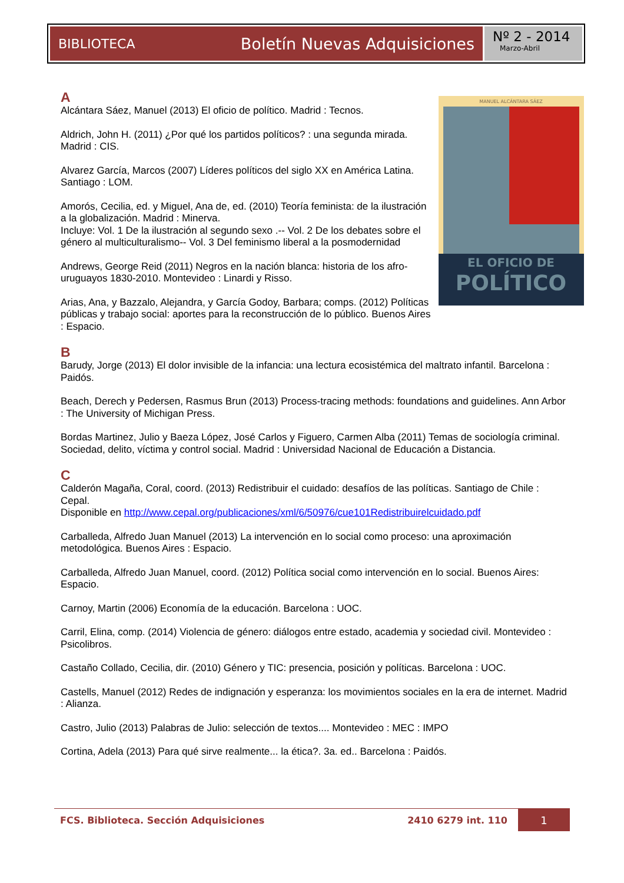BIBLIOTECA Boletín Nuevas Adquisiciones
Nº 2 - 2014
Marzo-Abril
MANUEL ALCÁNTARA SÁEZ
EL OFICIO DE
POLÍTICO
A
Alcántara Sáez, Manuel (2013) El oficio de político. Madrid : Tecnos.
Aldrich, John H. (2011) ¿Por qué los partidos políticos? : una segunda mirada. Madrid : CIS.
Alvarez García, Marcos (2007) Líderes políticos del siglo XX en América Latina. Santiago : LOM.
Amorós, Cecilia, ed. y Miguel, Ana de, ed. (2010) Teoría feminista: de la ilustración a la globalización. Madrid : Minerva.
Incluye: Vol. 1 De la ilustración al segundo sexo .-- Vol. 2 De los debates sobre el género al multiculturalismo-- Vol. 3 Del feminismo liberal a la posmodernidad
Andrews, George Reid (2011) Negros en la nación blanca: historia de los afro-uruguayos 1830-2010. Montevideo : Linardi y Risso.
Arias, Ana, y Bazzalo, Alejandra, y García Godoy, Barbara; comps. (2012) Políticas públicas y trabajo social: aportes para la reconstrucción de lo público. Buenos Aires : Espacio.
B
Barudy, Jorge (2013) El dolor invisible de la infancia: una lectura ecosistémica del maltrato infantil. Barcelona : Paidós.
Beach, Derech y Pedersen, Rasmus Brun (2013) Process-tracing methods: foundations and guidelines. Ann Arbor : The University of Michigan Press.
Bordas Martinez, Julio y Baeza López, José Carlos y Figuero, Carmen Alba (2011) Temas de sociología criminal. Sociedad, delito, víctima y control social. Madrid : Universidad Nacional de Educación a Distancia.
C
Calderón Magaña, Coral, coord. (2013) Redistribuir el cuidado: desafíos de las políticas. Santiago de Chile : Cepal.
Disponible en http://www.cepal.org/publicaciones/xml/6/50976/cue101Redistribuirelcuidado.pdf
Carballeda, Alfredo Juan Manuel (2013) La intervención en lo social como proceso: una aproximación metodológica. Buenos Aires : Espacio.
Carballeda, Alfredo Juan Manuel, coord. (2012) Política social como intervención en lo social. Buenos Aires: Espacio.
Carnoy, Martin (2006) Economía de la educación. Barcelona : UOC.
Carril, Elina, comp. (2014) Violencia de género: diálogos entre estado, academia y sociedad civil. Montevideo : Psicolibros.
Castaño Collado, Cecilia, dir. (2010) Género y TIC: presencia, posición y políticas. Barcelona : UOC.
Castells, Manuel (2012) Redes de indignación y esperanza: los movimientos sociales en la era de internet. Madrid : Alianza.
Castro, Julio (2013) Palabras de Julio: selección de textos.... Montevideo : MEC : IMPO
Cortina, Adela (2013) Para qué sirve realmente... la ética?. 3a. ed.. Barcelona : Paidós.
FCS. Biblioteca. Sección Adquisiciones 2410 6279 int. 110 1